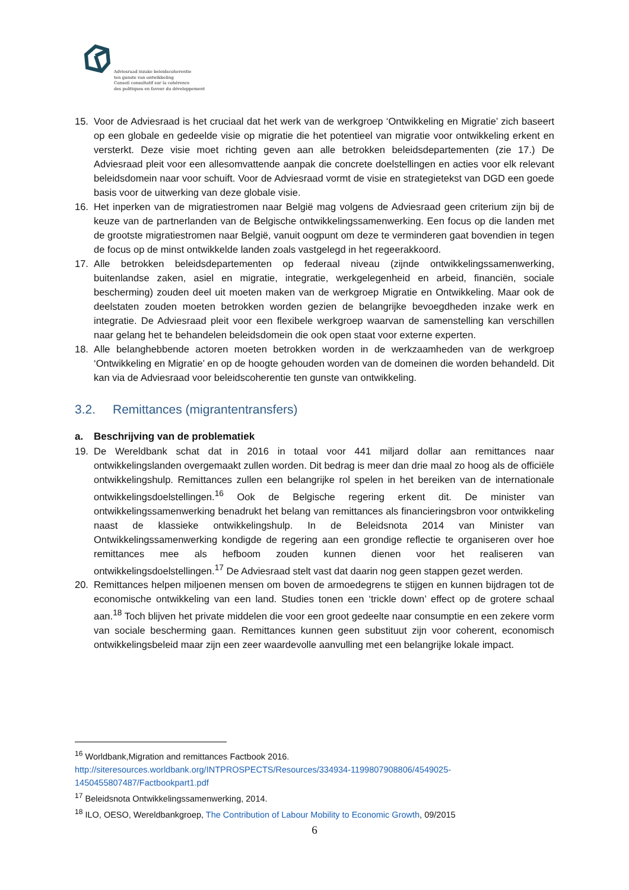Adviesraad inzake beleidscoherentie
ten gunste van ontwikkeling
Conseil consultatif sur la cohérence
des politiques en faveur du développement
15. Voor de Adviesraad is het cruciaal dat het werk van de werkgroep ‘Ontwikkeling en Migratie’ zich baseert op een globale en gedeelde visie op migratie die het potentieel van migratie voor ontwikkeling erkent en versterkt. Deze visie moet richting geven aan alle betrokken beleidsdepartementen (zie 17.) De Adviesraad pleit voor een allesomvattende aanpak die concrete doelstellingen en acties voor elk relevant beleidsdomein naar voor schuift. Voor de Adviesraad vormt de visie en strategietekst van DGD een goede basis voor de uitwerking van deze globale visie.
16. Het inperken van de migratiestromen naar België mag volgens de Adviesraad geen criterium zijn bij de keuze van de partnerlanden van de Belgische ontwikkelingssamenwerking. Een focus op die landen met de grootste migratiestromen naar België, vanuit oogpunt om deze te verminderen gaat bovendien in tegen de focus op de minst ontwikkelde landen zoals vastgelegd in het regeerakkoord.
17. Alle betrokken beleidsdepartementen op federaal niveau (zijnde ontwikkelingssamenwerking, buitenlandse zaken, asiel en migratie, integratie, werkgelegenheid en arbeid, financiën, sociale bescherming) zouden deel uit moeten maken van de werkgroep Migratie en Ontwikkeling. Maar ook de deelstaten zouden moeten betrokken worden gezien de belangrijke bevoegdheden inzake werk en integratie. De Adviesraad pleit voor een flexibele werkgroep waarvan de samenstelling kan verschillen naar gelang het te behandelen beleidsdomein die ook open staat voor externe experten.
18. Alle belanghebbende actoren moeten betrokken worden in de werkzaamheden van de werkgroep ‘Ontwikkeling en Migratie’ en op de hoogte gehouden worden van de domeinen die worden behandeld. Dit kan via de Adviesraad voor beleidscoherentie ten gunste van ontwikkeling.
3.2. Remittances (migrantentransfers)
a. Beschrijving van de problematiek
19. De Wereldbank schat dat in 2016 in totaal voor 441 miljard dollar aan remittances naar ontwikkelingslanden overgemaakt zullen worden. Dit bedrag is meer dan drie maal zo hoog als de officiële ontwikkelingshulp. Remittances zullen een belangrijke rol spelen in het bereiken van de internationale ontwikkelingsdoelstellingen.<sup>16</sup> Ook de Belgische regering erkent dit. De minister van ontwikkelingssamenwerking benadrukt het belang van remittances als financieringsbron voor ontwikkeling naast de klassieke ontwikkelingshulp. In de Beleidsnota 2014 van Minister van Ontwikkelingssamenwerking kondigde de regering aan een grondige reflectie te organiseren over hoe remittances mee als hefboom zouden kunnen dienen voor het realiseren van ontwikkelingsdoelstellingen.<sup>17</sup> De Adviesraad stelt vast dat daarin nog geen stappen gezet werden.
20. Remittances helpen miljoenen mensen om boven de armoedegrens te stijgen en kunnen bijdragen tot de economische ontwikkeling van een land. Studies tonen een ‘trickle down’ effect op de grotere schaal aan.<sup>18</sup> Toch blijven het private middelen die voor een groot gedeelte naar consumptie en een zekere vorm van sociale bescherming gaan. Remittances kunnen geen substituut zijn voor coherent, economisch ontwikkelingsbeleid maar zijn een zeer waardevolle aanvulling met een belangrijke lokale impact.
<sup>16</sup> Worldbank,Migration and remittances Factbook 2016.
http://siteresources.worldbank.org/INTPROSPECTS/Resources/334934-1199807908806/4549025-1450455807487/Factbookpart1.pdf
<sup>17</sup> Beleidsnota Ontwikkelingssamenwerking, 2014.
<sup>18</sup> ILO, OESO, Wereldbankgroep, The Contribution of Labour Mobility to Economic Growth, 09/2015
6